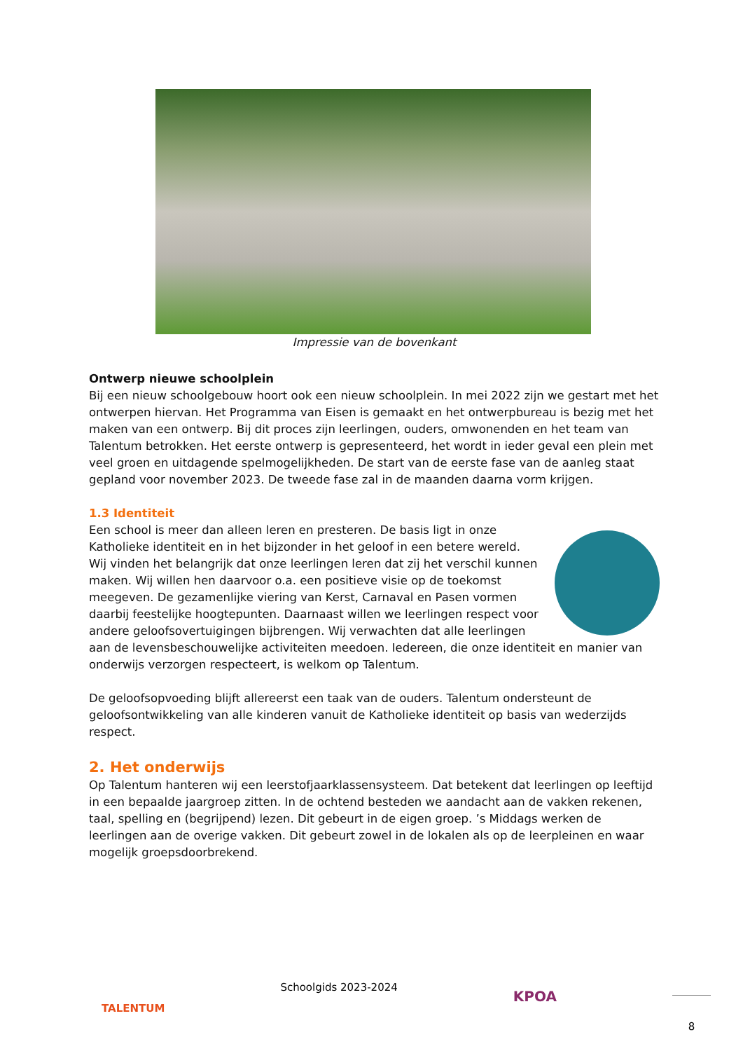Impressie van de bovenkant
Ontwerp nieuwe schoolplein
Bij een nieuw schoolgebouw hoort ook een nieuw schoolplein. In mei 2022 zijn we gestart met het ontwerpen hiervan. Het Programma van Eisen is gemaakt en het ontwerpbureau is bezig met het maken van een ontwerp. Bij dit proces zijn leerlingen, ouders, omwonenden en het team van Talentum betrokken. Het eerste ontwerp is gepresenteerd, het wordt in ieder geval een plein met veel groen en uitdagende spelmogelijkheden. De start van de eerste fase van de aanleg staat gepland voor november 2023. De tweede fase zal in de maanden daarna vorm krijgen.
1.3 Identiteit
Een school is meer dan alleen leren en presteren. De basis ligt in onze Katholieke identiteit en in het bijzonder in het geloof in een betere wereld. Wij vinden het belangrijk dat onze leerlingen leren dat zij het verschil kunnen maken. Wij willen hen daarvoor o.a. een positieve visie op de toekomst meegeven. De gezamenlijke viering van Kerst, Carnaval en Pasen vormen daarbij feestelijke hoogtepunten. Daarnaast willen we leerlingen respect voor andere geloofsovertuigingen bijbrengen. Wij verwachten dat alle leerlingen aan de levensbeschouwelijke activiteiten meedoen. Iedereen, die onze identiteit en manier van onderwijs verzorgen respecteert, is welkom op Talentum.
De geloofsopvoeding blijft allereerst een taak van de ouders. Talentum ondersteunt de geloofsontwikkeling van alle kinderen vanuit de Katholieke identiteit op basis van wederzijds respect.
2. Het onderwijs
Op Talentum hanteren wij een leerstofjaarklassensysteem. Dat betekent dat leerlingen op leeftijd in een bepaalde jaargroep zitten. In de ochtend besteden we aandacht aan de vakken rekenen, taal, spelling en (begrijpend) lezen. Dit gebeurt in de eigen groep. ’s Middags werken de leerlingen aan de overige vakken. Dit gebeurt zowel in de lokalen als op de leerpleinen en waar mogelijk groepsdoorbrekend.
TALENTUM
Schoolgids 2023-2024
KPOA
8